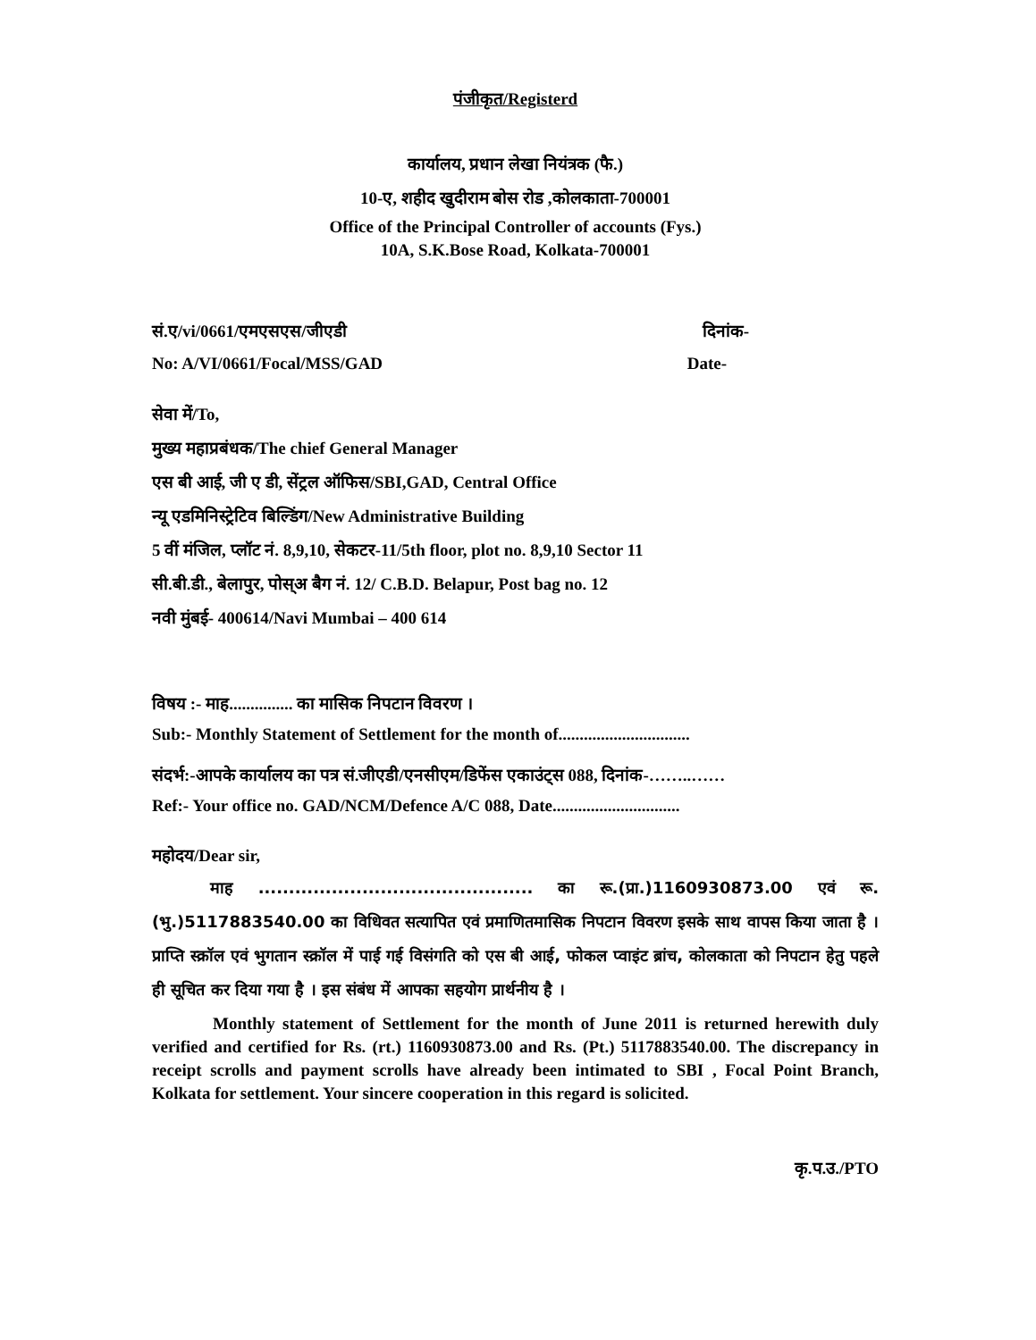पंजीकृत/Registerd
कार्यालय, प्रधान लेखा नियंत्रक (फै.)
10-ए, शहीद खुदीराम बोस रोड ,कोलकाता-700001
Office of the Principal Controller of accounts (Fys.)
10A, S.K.Bose Road, Kolkata-700001
सं.ए/vi/0661/एमएसएस/जीएडी दिनांक-
No: A/VI/0661/Focal/MSS/GAD Date-
सेवा में/To,
मुख्य महाप्रबंधक/The chief General Manager
एस बी आई, जी ए डी, सेंट्रल ऑफिस/SBI,GAD, Central Office
न्यू एडमिनिस्ट्रेटिव बिल्डिंग/New Administrative Building
5 वीं मंजिल, प्लॉट नं. 8,9,10, सेकटर-11/5th floor, plot no. 8,9,10 Sector 11
सी.बी.डी., बेलापुर, पोस्अ बैग नं. 12/ C.B.D. Belapur, Post bag no. 12
नवी मुंबई- 400614/Navi Mumbai – 400 614
विषय :- माह............... का मासिक निपटान विवरण ।
Sub:- Monthly Statement of Settlement for the month of...............................
संदर्भ:-आपके कार्यालय का पत्र सं.जीएडी/एनसीएम/डिफेंस एकाउंट्स 088, दिनांक-……..……
Ref:- Your office no. GAD/NCM/Defence A/C 088, Date..............................
महोदय/Dear sir,
माह ............................................. का रू.(प्रा.)1160930873.00 एवं रू. (भु.)5117883540.00 का विधिवत सत्यापित एवं प्रमाणितमासिक निपटान विवरण इसके साथ वापस किया जाता है ।प्राप्ति स्क्रॉल एवं भुगतान स्क्रॉल में पाई गई विसंगति को एस बी आई, फोकल प्वाइंट ब्रांच, कोलकाता को निपटान हेतु पहले ही सूचित कर दिया गया है । इस संबंध में आपका सहयोग प्रार्थनीय है ।
Monthly statement of Settlement for the month of June 2011 is returned herewith duly verified and certified for Rs. (rt.) 1160930873.00 and Rs. (Pt.) 5117883540.00. The discrepancy in receipt scrolls and payment scrolls have already been intimated to SBI , Focal Point Branch, Kolkata for settlement. Your sincere cooperation in this regard is solicited.
कृ.प.उ./PTO